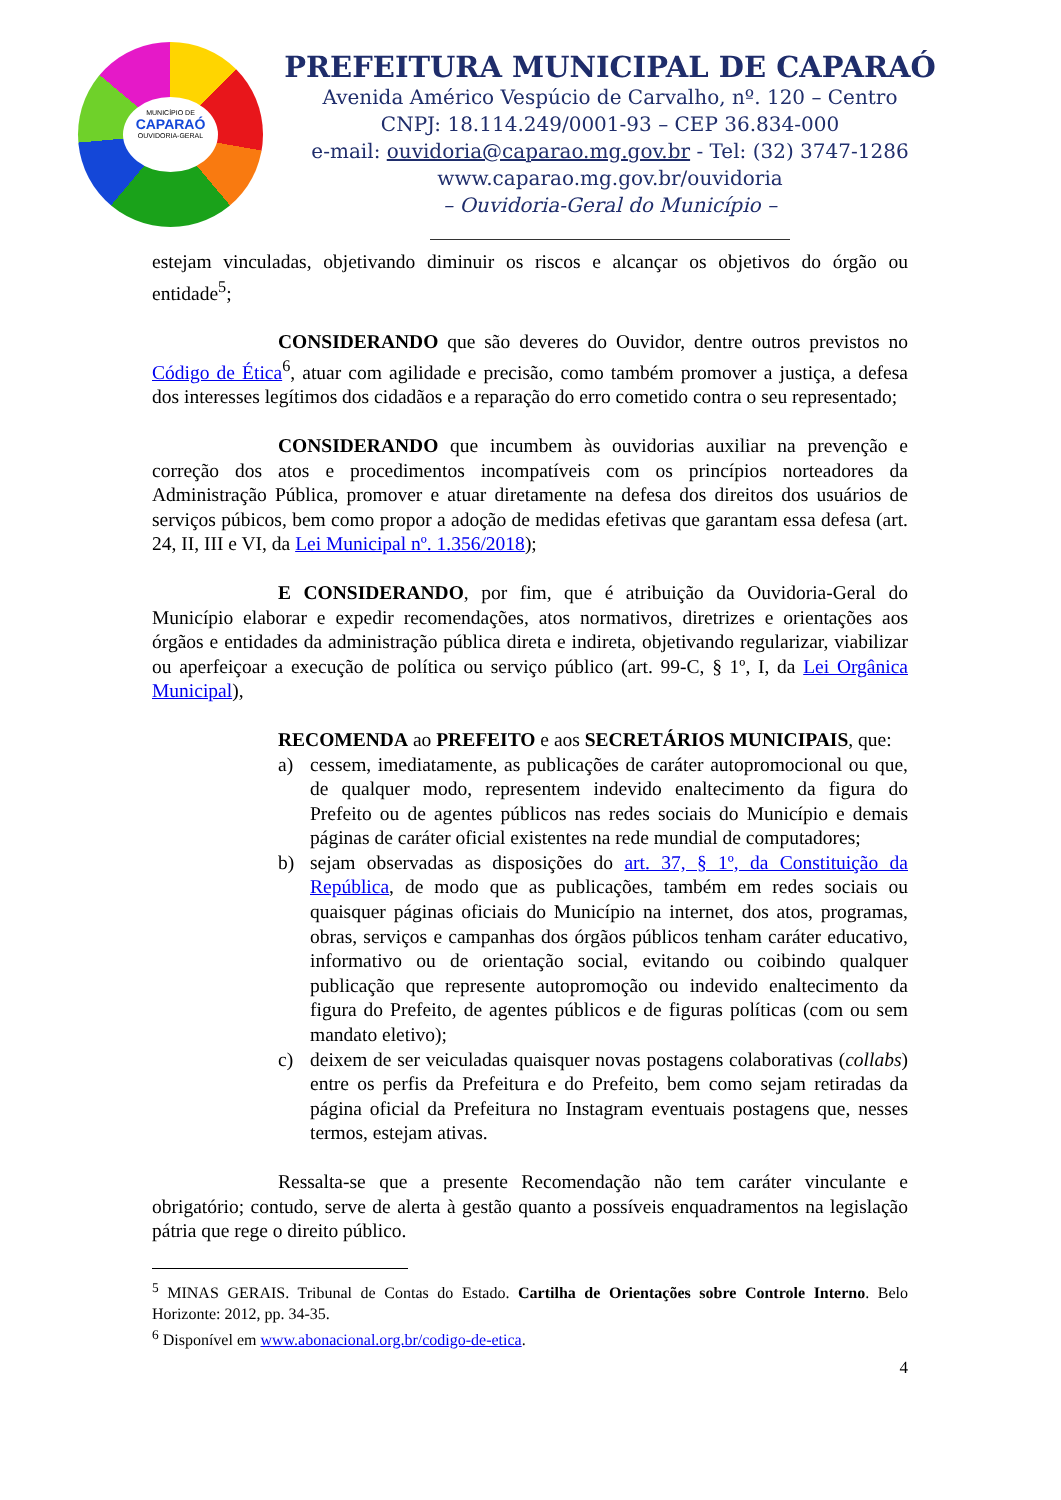MUNICÍPIO DE
CAPARAÓ
OUVIDORIA-GERAL
PREFEITURA MUNICIPAL DE CAPARAÓ
Avenida Américo Vespúcio de Carvalho, nº. 120 – Centro
CNPJ: 18.114.249/0001-93 – CEP 36.834-000
e-mail: ouvidoria@caparao.mg.gov.br - Tel: (32) 3747-1286
www.caparao.mg.gov.br/ouvidoria
– Ouvidoria-Geral do Município –
estejam vinculadas, objetivando diminuir os riscos e alcançar os objetivos do órgão ou entidade<sup>5</sup>;
CONSIDERANDO que são deveres do Ouvidor, dentre outros previstos no Código de Ética<sup>6</sup>, atuar com agilidade e precisão, como também promover a justiça, a defesa dos interesses legítimos dos cidadãos e a reparação do erro cometido contra o seu representado;
CONSIDERANDO que incumbem às ouvidorias auxiliar na prevenção e correção dos atos e procedimentos incompatíveis com os princípios norteadores da Administração Pública, promover e atuar diretamente na defesa dos direitos dos usuários de serviços púbicos, bem como propor a adoção de medidas efetivas que garantam essa defesa (art. 24, II, III e VI, da Lei Municipal nº. 1.356/2018);
E CONSIDERANDO, por fim, que é atribuição da Ouvidoria-Geral do Município elaborar e expedir recomendações, atos normativos, diretrizes e orientações aos órgãos e entidades da administração pública direta e indireta, objetivando regularizar, viabilizar ou aperfeiçoar a execução de política ou serviço público (art. 99-C, § 1º, I, da Lei Orgânica Municipal),
RECOMENDA ao PREFEITO e aos SECRETÁRIOS MUNICIPAIS, que:
a) cessem, imediatamente, as publicações de caráter autopromocional ou que, de qualquer modo, representem indevido enaltecimento da figura do Prefeito ou de agentes públicos nas redes sociais do Município e demais páginas de caráter oficial existentes na rede mundial de computadores;
b) sejam observadas as disposições do art. 37, § 1º, da Constituição da República, de modo que as publicações, também em redes sociais ou quaisquer páginas oficiais do Município na internet, dos atos, programas, obras, serviços e campanhas dos órgãos públicos tenham caráter educativo, informativo ou de orientação social, evitando ou coibindo qualquer publicação que represente autopromoção ou indevido enaltecimento da figura do Prefeito, de agentes públicos e de figuras políticas (com ou sem mandato eletivo);
c) deixem de ser veiculadas quaisquer novas postagens colaborativas (collabs) entre os perfis da Prefeitura e do Prefeito, bem como sejam retiradas da página oficial da Prefeitura no Instagram eventuais postagens que, nesses termos, estejam ativas.
Ressalta-se que a presente Recomendação não tem caráter vinculante e obrigatório; contudo, serve de alerta à gestão quanto a possíveis enquadramentos na legislação pátria que rege o direito público.
<sup>5</sup> MINAS GERAIS. Tribunal de Contas do Estado. Cartilha de Orientações sobre Controle Interno. Belo Horizonte: 2012, pp. 34-35.
<sup>6</sup> Disponível em www.abonacional.org.br/codigo-de-etica.
4